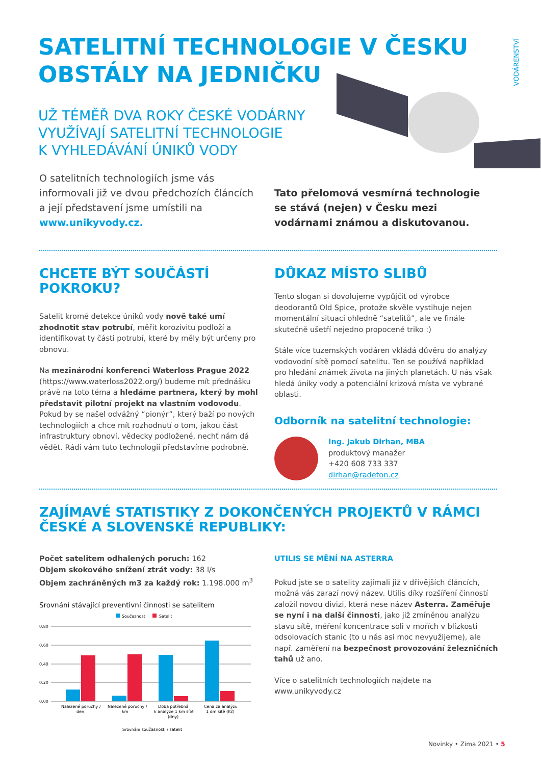SATELITNÍ TECHNOLOGIE V ČESKU
OBSTÁLY NA JEDNIČKU
VODÁRENSTVÍ
UŽ TÉMĚŘ DVA ROKY ČESKÉ VODÁRNY
VYUŽÍVAJÍ SATELITNÍ TECHNOLOGIE
K VYHLEDÁVÁNÍ ÚNIKŮ VODY
O satelitních technologiích jsme vás informovali již ve dvou předchozích článcích a její představení jsme umístili na www.unikyvody.cz.
Tato přelomová vesmírná technologie se stává (nejen) v Česku mezi vodárnami známou a diskutovanou.
CHCETE BÝT SOUČÁSTÍ
POKROKU?
Satelit kromě detekce úniků vody nově také umí zhodnotit stav potrubí, měřit korozivitu podloží a identifikovat ty části potrubí, které by měly být určeny pro obnovu.
Na mezinárodní konferenci Waterloss Prague 2022 (https://www.waterloss2022.org/) budeme mít přednášku právě na toto téma a hledáme partnera, který by mohl představit pilotní projekt na vlastním vodovodu. Pokud by se našel odvážný “pionýr”, který baží po nových technologiích a chce mít rozhodnutí o tom, jakou část infrastruktury obnoví, vědecky podložené, nechť nám dá vědět. Rádi vám tuto technologii představíme podrobně.
DŮKAZ MÍSTO SLIBŮ
Tento slogan si dovolujeme vypůjčit od výrobce deodorantů Old Spice, protože skvěle vystihuje nejen momentální situaci ohledně “satelitů”, ale ve finále skutečně ušetří nejedno propocené triko :)
Stále více tuzemských vodáren vkládá důvěru do analýzy vodovodní sítě pomocí satelitu. Ten se používá například pro hledání známek života na jiných planetách. U nás však hledá úniky vody a potenciální krizová místa ve vybrané oblasti.
Odborník na satelitní technologie:
Ing. Jakub Dirhan, MBA
produktový manažer
+420 608 733 337
dirhan@radeton.cz
ZAJÍMAVÉ STATISTIKY Z DOKONČENÝCH PROJEKTŮ V RÁMCI ČESKÉ A SLOVENSKÉ REPUBLIKY:
Počet satelitem odhalených poruch: 162
Objem skokového snížení ztrát vody: 38 l/s
Objem zachráněných m3 za každý rok: 1.198.000 m<sup>3</sup>
Srovnání stávající preventivní činnosti se satelitem
Současnost
Satelit
0.80
0.60
0.40
0.20
0.00
Nalezené poruchy /
den
Nalezené poruchy /
km
Doba potřebná
k analýze 1 km sítě
(dny)
Cena za analýzu
1 dm sítě (Kč)
Srovnání současnosti / satelit
UTILIS SE MĚNÍ NA ASTERRA
Pokud jste se o satelity zajímali již v dřívějších článcích, možná vás zarazí nový název. Utilis díky rozšíření činností založil novou divizi, která nese název Asterra. Zaměřuje se nyní i na další činnosti, jako již zmíněnou analýzu stavu sítě, měření koncentrace soli v mořích v blízkosti odsolovacích stanic (to u nás asi moc nevyužijeme), ale např. zaměření na bezpečnost provozování železničních tahů už ano.
Více o satelitních technologiích najdete na www.unikyvody.cz
Novinky • Zima 2021 • 5